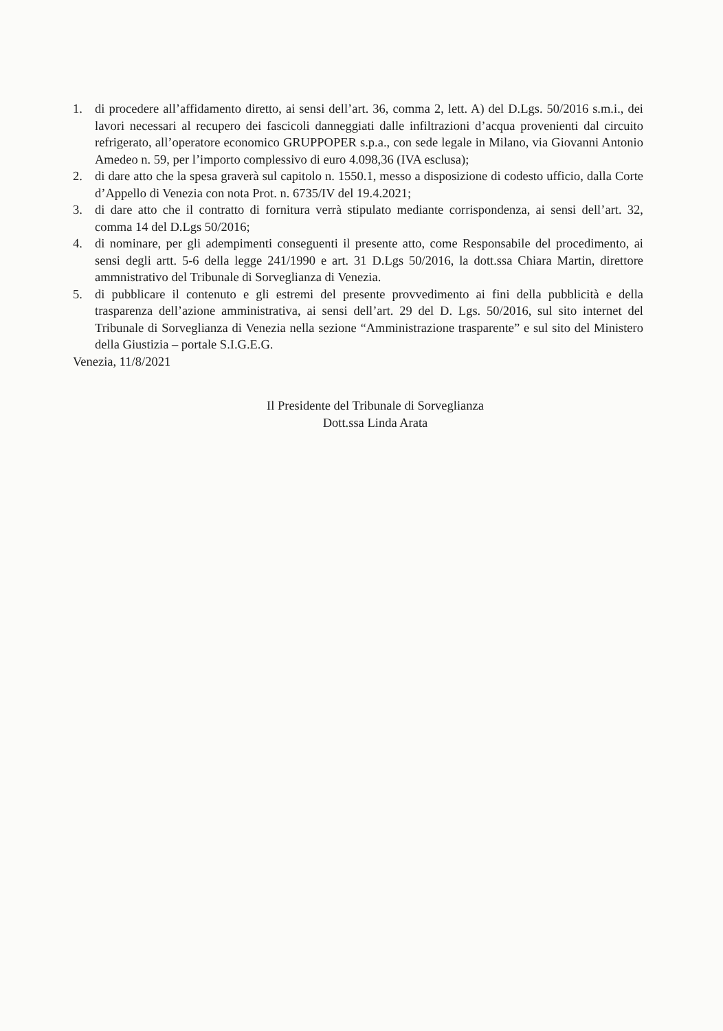1. di procedere all’affidamento diretto, ai sensi dell’art. 36, comma 2, lett. A) del D.Lgs. 50/2016 s.m.i., dei lavori necessari al recupero dei fascicoli danneggiati dalle infiltrazioni d’acqua provenienti dal circuito refrigerato, all’operatore economico GRUPPOPER s.p.a., con sede legale in Milano, via Giovanni Antonio Amedeo n. 59, per l’importo complessivo di euro 4.098,36 (IVA esclusa);
2. di dare atto che la spesa graverà sul capitolo n. 1550.1, messo a disposizione di codesto ufficio, dalla Corte d’Appello di Venezia con nota Prot. n. 6735/IV del 19.4.2021;
3. di dare atto che il contratto di fornitura verrà stipulato mediante corrispondenza, ai sensi dell’art. 32, comma 14 del D.Lgs 50/2016;
4. di nominare, per gli adempimenti conseguenti il presente atto, come Responsabile del procedimento, ai sensi degli artt. 5-6 della legge 241/1990 e art. 31 D.Lgs 50/2016, la dott.ssa Chiara Martin, direttore ammnistrativo del Tribunale di Sorveglianza di Venezia.
5. di pubblicare il contenuto e gli estremi del presente provvedimento ai fini della pubblicità e della trasparenza dell’azione amministrativa, ai sensi dell’art. 29 del D. Lgs. 50/2016, sul sito internet del Tribunale di Sorveglianza di Venezia nella sezione “Amministrazione trasparente” e sul sito del Ministero della Giustizia – portale S.I.G.E.G.
Venezia, 11/8/2021
Il Presidente del Tribunale di Sorveglianza
Dott.ssa Linda Arata